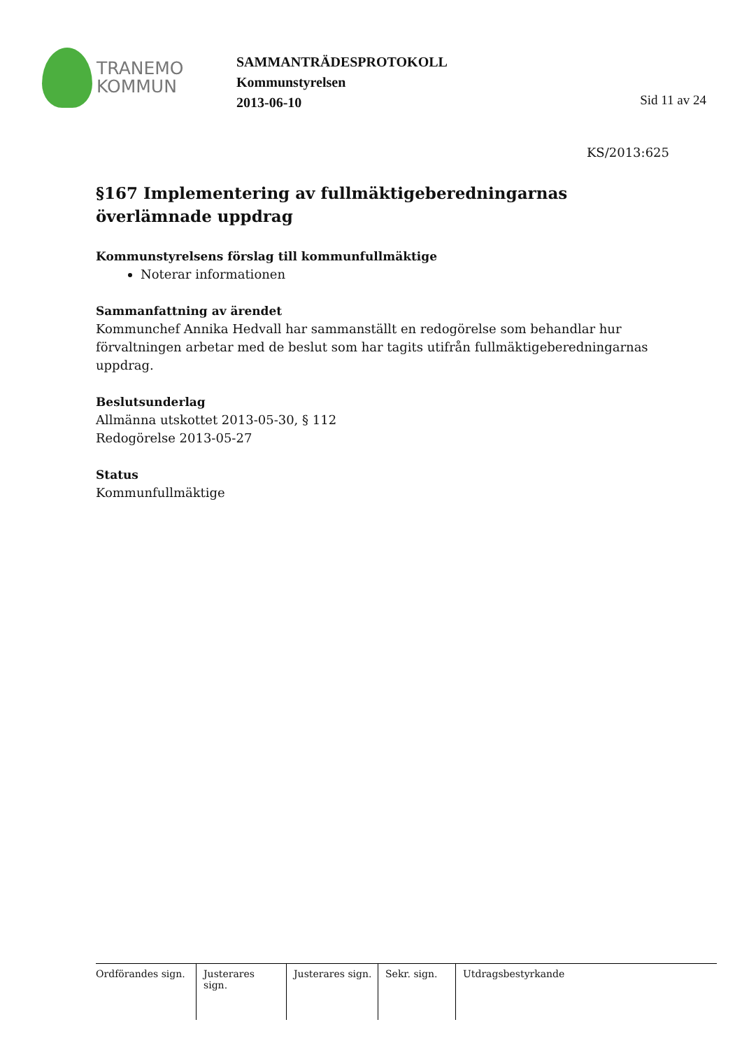TRANEMO
KOMMUN
SAMMANTRÄDESPROTOKOLL
Kommunstyrelsen
2013-06-10
Sid 11 av 24
KS/2013:625
§167 Implementering av fullmäktigeberedningarnas överlämnade uppdrag
Kommunstyrelsens förslag till kommunfullmäktige
Noterar informationen
Sammanfattning av ärendet
Kommunchef Annika Hedvall har sammanställt en redogörelse som behandlar hur förvaltningen arbetar med de beslut som har tagits utifrån fullmäktigeberedningarnas uppdrag.
Beslutsunderlag
Allmänna utskottet 2013-05-30, § 112
Redogörelse 2013-05-27
Status
Kommunfullmäktige
Ordförandes sign.
Justerares sign.
Justerares sign.
Sekr. sign.
Utdragsbestyrkande